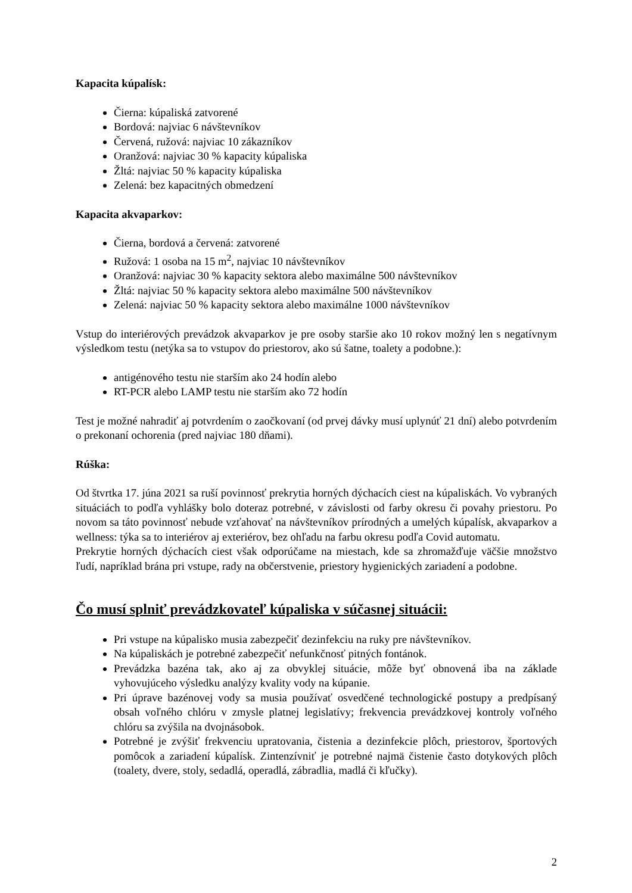Kapacita kúpalísk:
Čierna: kúpaliská zatvorené
Bordová: najviac 6 návštevníkov
Červená, ružová: najviac 10 zákazníkov
Oranžová: najviac 30 % kapacity kúpaliska
Žltá: najviac 50 % kapacity kúpaliska
Zelená: bez kapacitných obmedzení
Kapacita akvaparkov:
Čierna, bordová a červená: zatvorené
Ružová: 1 osoba na 15 m<sup>2</sup>, najviac 10 návštevníkov
Oranžová: najviac 30 % kapacity sektora alebo maximálne 500 návštevníkov
Žltá: najviac 50 % kapacity sektora alebo maximálne 500 návštevníkov
Zelená: najviac 50 % kapacity sektora alebo maximálne 1000 návštevníkov
Vstup do interiérových prevádzok akvaparkov je pre osoby staršie ako 10 rokov možný len s negatívnym výsledkom testu (netýka sa to vstupov do priestorov, ako sú šatne, toalety a podobne.):
antigénového testu nie starším ako 24 hodín alebo
RT-PCR alebo LAMP testu nie starším ako 72 hodín
Test je možné nahradiť aj potvrdením o zaočkovaní (od prvej dávky musí uplynúť 21 dní) alebo potvrdením o prekonaní ochorenia (pred najviac 180 dňami).
Rúška:
Od štvrtka 17. júna 2021 sa ruší povinnosť prekrytia horných dýchacích ciest na kúpaliskách. Vo vybraných situáciách to podľa vyhlášky bolo doteraz potrebné, v závislosti od farby okresu či povahy priestoru. Po novom sa táto povinnosť nebude vzťahovať na návštevníkov prírodných a umelých kúpalísk, akvaparkov a wellness: týka sa to interiérov aj exteriérov, bez ohľadu na farbu okresu podľa Covid automatu.
Prekrytie horných dýchacích ciest však odporúčame na miestach, kde sa zhromažďuje väčšie množstvo ľudí, napríklad brána pri vstupe, rady na občerstvenie, priestory hygienických zariadení a podobne.
Čo musí splniť prevádzkovateľ kúpaliska v súčasnej situácii:
Pri vstupe na kúpalisko musia zabezpečiť dezinfekciu na ruky pre návštevníkov.
Na kúpaliskách je potrebné zabezpečiť nefunkčnosť pitných fontánok.
Prevádzka bazéna tak, ako aj za obvyklej situácie, môže byť obnovená iba na základe vyhovujúceho výsledku analýzy kvality vody na kúpanie.
Pri úprave bazénovej vody sa musia používať osvedčené technologické postupy a predpísaný obsah voľného chlóru v zmysle platnej legislatívy; frekvencia prevádzkovej kontroly voľného chlóru sa zvýšila na dvojnásobok.
Potrebné je zvýšiť frekvenciu upratovania, čistenia a dezinfekcie plôch, priestorov, športových pomôcok a zariadení kúpalísk. Zintenzívniť je potrebné najmä čistenie často dotykových plôch (toalety, dvere, stoly, sedadlá, operadlá, zábradlia, madlá či kľučky).
2